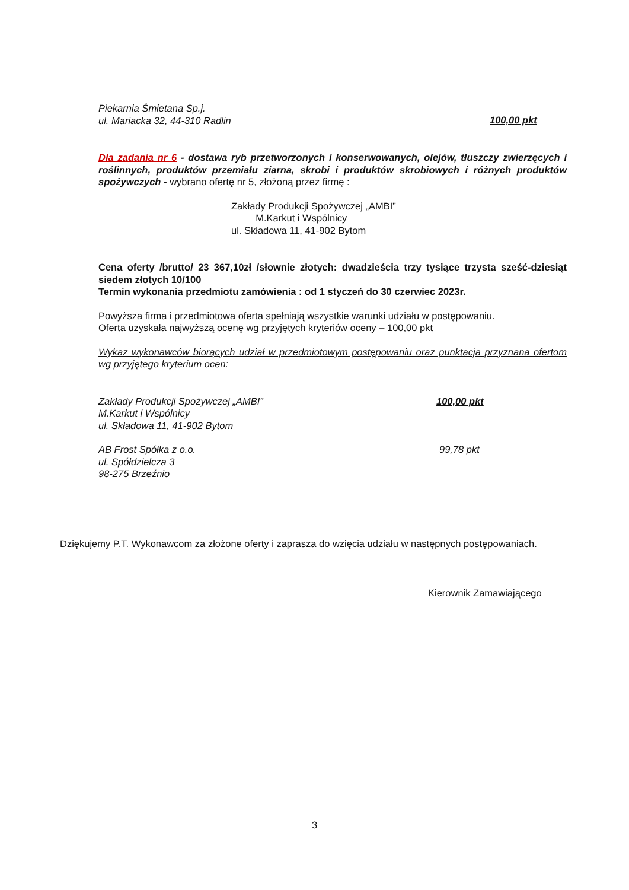Piekarnia Śmietana Sp.j.
ul. Mariacka 32, 44-310 Radlin
100,00 pkt
Dla zadania nr 6 - dostawa ryb przetworzonych i konserwowanych, olejów, tłuszczy zwierzęcych i roślinnych, produktów przemiału ziarna, skrobi i produktów skrobiowych i różnych produktów spożywczych - wybrano ofertę nr 5, złożoną przez firmę :
Zakłady Produkcji Spożywczej „AMBI”
M.Karkut i Wspólnicy
ul. Składowa 11, 41-902 Bytom
Cena oferty /brutto/ 23 367,10zł /słownie złotych: dwadzieścia trzy tysiące trzysta sześć-dziesiąt siedem złotych 10/100
Termin wykonania przedmiotu zamówienia : od 1 styczeń do 30 czerwiec 2023r.
Powyższa firma i przedmiotowa oferta spełniają wszystkie warunki udziału w postępowaniu.
Oferta uzyskała najwyższą ocenę wg przyjętych kryteriów oceny – 100,00 pkt
Wykaz wykonawców biorących udział w przedmiotowym postępowaniu oraz punktacja przyznana ofertom wg przyjętego kryterium ocen:
Zakłady Produkcji Spożywczej „AMBI”
M.Karkut i Wspólnicy
ul. Składowa 11, 41-902 Bytom
100,00 pkt
AB Frost Spółka z o.o.
ul. Spółdzielcza 3
98-275 Brzeźnio
99,78 pkt
Dziękujemy P.T. Wykonawcom za złożone oferty i zaprasza do wzięcia udziału w następnych postępowaniach.
Kierownik Zamawiającego
3